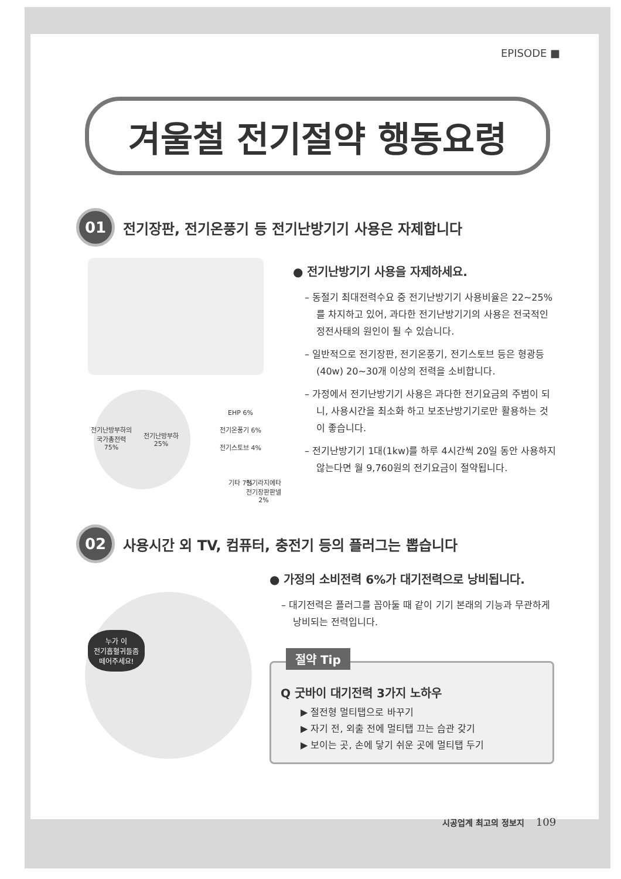EPISODE ■
겨울철 전기절약 행동요령
01
전기장판, 전기온풍기 등 전기난방기기 사용은 자제합니다
전기난방부하의
국가총전력
75%
전기난방부하
25%
EHP 6%
전기온풍기 6%
전기스토브 4%
기타 7%
전기라지에타
전기장판판넬
2%
● 전기난방기기 사용을 자제하세요.
– 동절기 최대전력수요 중 전기난방기기 사용비율은 22~25%를 차지하고 있어, 과다한 전기난방기기의 사용은 전국적인 정전사태의 원인이 될 수 있습니다.
– 일반적으로 전기장판, 전기온풍기, 전기스토브 등은 형광등(40w) 20~30개 이상의 전력을 소비합니다.
– 가정에서 전기난방기기 사용은 과다한 전기요금의 주범이 되니, 사용시간을 최소화 하고 보조난방기기로만 활용하는 것이 좋습니다.
– 전기난방기기 1대(1kw)를 하루 4시간씩 20일 동안 사용하지 않는다면 월 9,760원의 전기요금이 절약됩니다.
02
사용시간 외 TV, 컴퓨터, 충전기 등의 플러그는 뽑습니다
누가 이
전기흡혈귀들좀
떼어주세요!
● 가정의 소비전력 6%가 대기전력으로 낭비됩니다.
– 대기전력은 플러그를 꼽아둘 때 같이 기기 본래의 기능과 무관하게 낭비되는 전력입니다.
절약 Tip
Q 굿바이 대기전력 3가지 노하우
▶ 절전형 멀티탭으로 바꾸기
▶ 자기 전, 외출 전에 멀티탭 끄는 습관 갖기
▶ 보이는 곳, 손에 닿기 쉬운 곳에 멀티탭 두기
시공업계 최고의 정보지 109